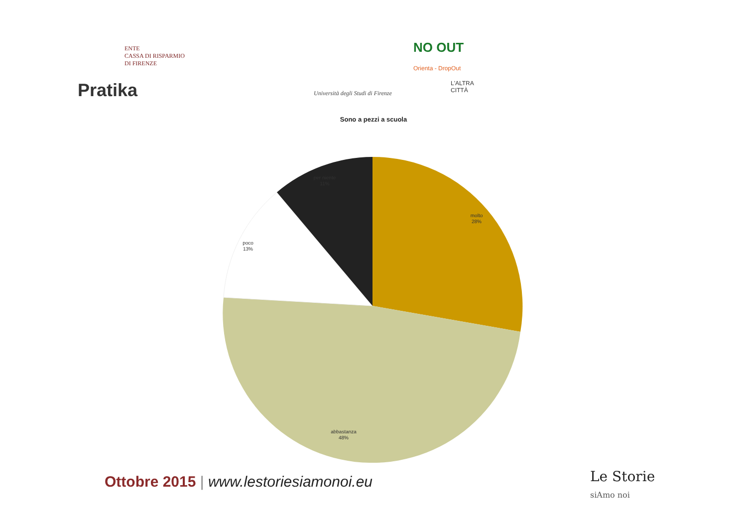ENTE
CASSA DI RISPARMIO
DI FIRENZE
NO OUT
Orienta - DropOut
Pratika
Università degli Studi di Firenze
L'ALTRA CITTÀ
Sono a pezzi a scuola
molto
28%
poco
13%
abbastanza
48%
per niente
11%
Ottobre 2015 | www.lestoriesiamonoi.eu
Le Storie
siAmo noi